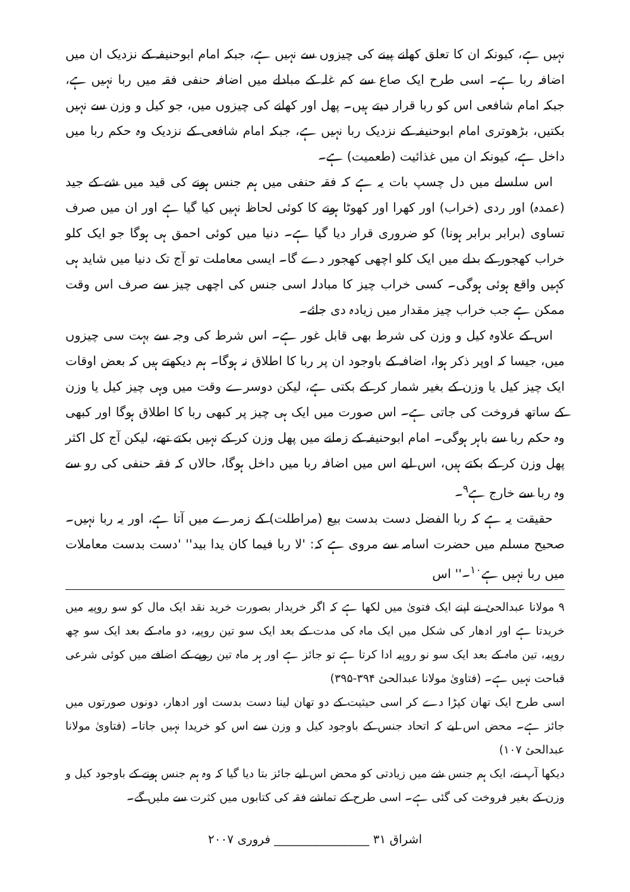نہیں ہے، کیونکہ ان کا تعلق کھانے پینے کی چیزوں سے نہیں ہے، جبکہ امام ابوحنیفہ کے نزدیک ان میں اضافہ ربا ہے۔ اسی طرح ایک صاع سے کم غلہ کے مبادلے میں اضافہ حنفی فقہ میں ربا نہیں ہے، جبکہ امام شافعی اس کو ربا قرار دیتے ہیں۔ پھل اور کھانے کی چیزوں میں، جو کیل و وزن سے نہیں بکتیں، بڑھوتری امام ابوحنیفہ کے نزدیک ربا نہیں ہے، جبکہ امام شافعی کے نزدیک وہ حکم ربا میں داخل ہے، کیونکہ ان میں غذائیت (طعمیت) ہے۔
اس سلسلے میں دل چسپ بات یہ ہے کہ فقہ حنفی میں ہم جنس ہونے کی قید میں شے کے جید (عمدہ) اور ردی (خراب) اور کھرا اور کھوٹا ہونے کا کوئی لحاظ نہیں کیا گیا ہے اور ان میں صرف تساوی (برابر برابر ہونا) کو ضروری قرار دیا گیا ہے۔ دنیا میں کوئی احمق ہی ہوگا جو ایک کلو خراب کھجور کے بدلے میں ایک کلو اچھی کھجور دے گا۔ ایسی معاملت تو آج تک دنیا میں شاید ہی کہیں واقع ہوئی ہوگی۔ کسی خراب چیز کا مبادلہ اسی جنس کی اچھی چیز سے صرف اس وقت ممکن ہے جب خراب چیز مقدار میں زیادہ دی جائے۔
اس کے علاوہ کیل و وزن کی شرط بھی قابل غور ہے۔ اس شرط کی وجہ سے بہت سی چیزوں میں، جیسا کہ اوپر ذکر ہوا، اضافہ کے باوجود ان پر ربا کا اطلاق نہ ہوگا۔ ہم دیکھتے ہیں کہ بعض اوقات ایک چیز کیل یا وزن کے بغیر شمار کر کے بکتی ہے، لیکن دوسرے وقت میں وہی چیز کیل یا وزن کے ساتھ فروخت کی جاتی ہے۔ اس صورت میں ایک ہی چیز پر کبھی ربا کا اطلاق ہوگا اور کبھی وہ حکم ربا سے باہر ہوگی۔ امام ابوحنیفہ کے زمانے میں پھل وزن کر کے نہیں بکتے تھے، لیکن آج کل اکثر پھل وزن کر کے بکتے ہیں، اس لیے اس میں اضافہ ربا میں داخل ہوگا، حالاں کہ فقہ حنفی کی رو سے وہ ربا سے خارج ہے<sup>۹</sup>۔
حقیقت یہ ہے کہ ربا الفضل دست بدست بیع (مراطلت) کے زمرے میں آتا ہے، اور یہ ربا نہیں۔ صحیح مسلم میں حضرت اسامہ سے مروی ہے کہ: 'لا ربا فیما کان یدا بید'' 'دست بدست معاملات میں ربا نہیں ہے<sup>۱۰</sup>۔'' اس
۹ مولانا عبدالحیٔ نے اپنے ایک فتویٰ میں لکھا ہے کہ اگر خریدار بصورت خرید نقد ایک مال کو سو روپیہ میں خریدتا ہے اور ادھار کی شکل میں ایک ماہ کی مدت کے بعد ایک سو تین روپیہ، دو ماہ کے بعد ایک سو چھ روپیہ، تین ماہ کے بعد ایک سو نو روپیہ ادا کرتا ہے تو جائز ہے اور ہر ماہ تین روپے کے اضافے میں کوئی شرعی قباحت نہیں ہے۔ (فتاویٰ مولانا عبدالحیٔ ۳۹۴-۳۹۵)
اسی طرح ایک تھان کپڑا دے کر اسی حیثیت کے دو تھان لینا دست بدست اور ادھار، دونوں صورتوں میں جائز ہے۔ محض اس لیے کہ اتحاد جنس کے باوجود کیل و وزن سے اس کو خریدا نہیں جاتا۔ (فتاویٰ مولانا عبدالحیٔ ۱۰۷)
دیکھا آپ نے، ایک ہم جنس شے میں زیادتی کو محض اس لیے جائز بتا دیا گیا کہ وہ ہم جنس ہونے کے باوجود کیل و وزن کے بغیر فروخت کی گئی ہے۔ اسی طرح کے تماشے فقہ کی کتابوں میں کثرت سے ملیں گے۔
اشراق ۳۱ ________________ فروری ۲۰۰۷